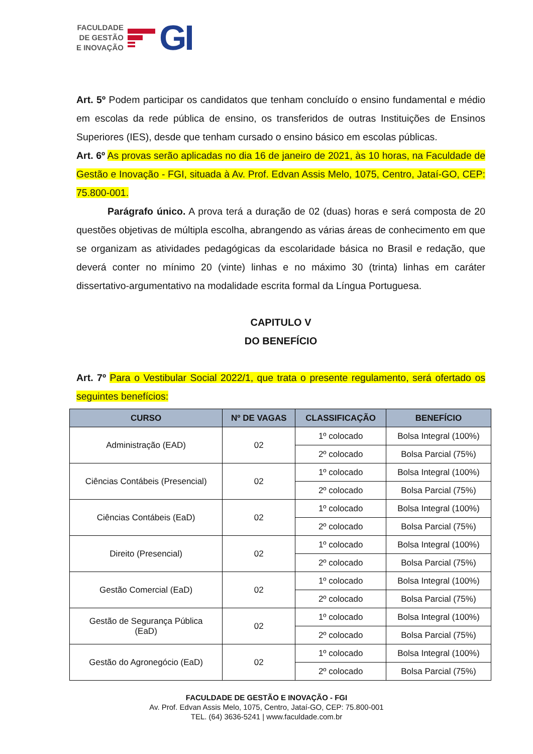FACULDADE
DE GESTÃO
E INOVAÇÃO
GI
Art. 5º Podem participar os candidatos que tenham concluído o ensino fundamental e médio em escolas da rede pública de ensino, os transferidos de outras Instituições de Ensinos Superiores (IES), desde que tenham cursado o ensino básico em escolas públicas.
Art. 6º As provas serão aplicadas no dia 16 de janeiro de 2021, às 10 horas, na Faculdade de Gestão e Inovação - FGI, situada à Av. Prof. Edvan Assis Melo, 1075, Centro, Jataí-GO, CEP: 75.800-001.
Parágrafo único. A prova terá a duração de 02 (duas) horas e será composta de 20 questões objetivas de múltipla escolha, abrangendo as várias áreas de conhecimento em que se organizam as atividades pedagógicas da escolaridade básica no Brasil e redação, que deverá conter no mínimo 20 (vinte) linhas e no máximo 30 (trinta) linhas em caráter dissertativo-argumentativo na modalidade escrita formal da Língua Portuguesa.
CAPITULO V
DO BENEFÍCIO
Art. 7º Para o Vestibular Social 2022/1, que trata o presente regulamento, será ofertado os seguintes benefícios:
| CURSO | Nº DE VAGAS | CLASSIFICAÇÃO | BENEFÍCIO |
| --- | --- | --- | --- |
| Administração (EAD) | 02 | 1º colocado | Bolsa Integral (100%) |
| | | 2º colocado | Bolsa Parcial (75%) |
| Ciências Contábeis (Presencial) | 02 | 1º colocado | Bolsa Integral (100%) |
| | | 2º colocado | Bolsa Parcial (75%) |
| Ciências Contábeis (EaD) | 02 | 1º colocado | Bolsa Integral (100%) |
| | | 2º colocado | Bolsa Parcial (75%) |
| Direito (Presencial) | 02 | 1º colocado | Bolsa Integral (100%) |
| | | 2º colocado | Bolsa Parcial (75%) |
| Gestão Comercial (EaD) | 02 | 1º colocado | Bolsa Integral (100%) |
| | | 2º colocado | Bolsa Parcial (75%) |
| Gestão de Segurança Pública (EaD) | 02 | 1º colocado | Bolsa Integral (100%) |
| | | 2º colocado | Bolsa Parcial (75%) |
| Gestão do Agronegócio (EaD) | 02 | 1º colocado | Bolsa Integral (100%) |
| | | 2º colocado | Bolsa Parcial (75%) |
FACULDADE DE GESTÃO E INOVAÇÃO - FGI
Av. Prof. Edvan Assis Melo, 1075, Centro, Jataí-GO, CEP: 75.800-001
TEL. (64) 3636-5241 | www.faculdade.com.br